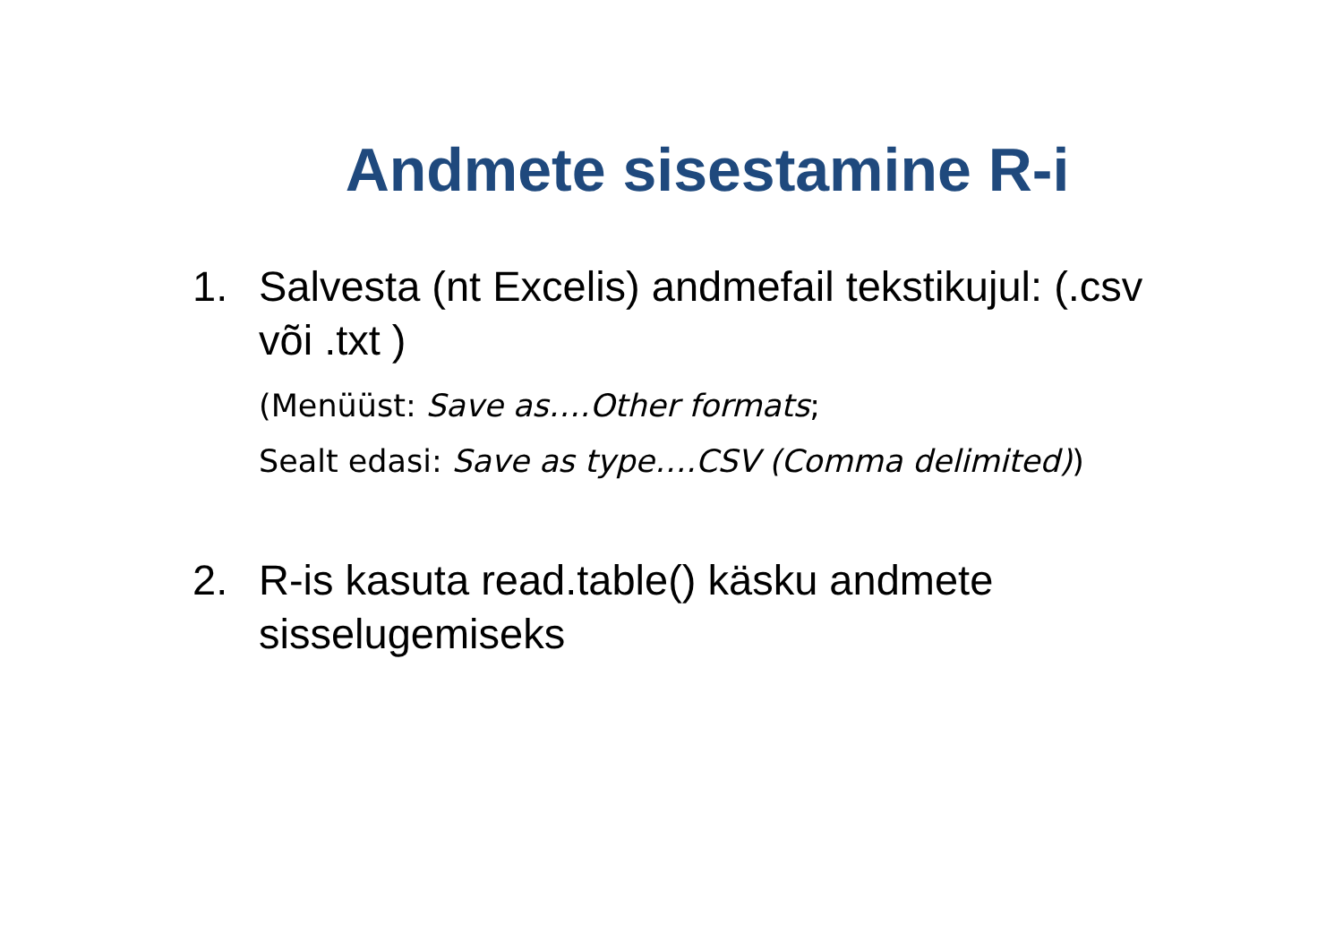Andmete sisestamine R-i
1. Salvesta (nt Excelis) andmefail tekstikujul: (.csv või .txt )
(Menüüst: Save as….Other formats;
Sealt edasi: Save as type….CSV (Comma delimited))
2. R-is kasuta read.table() käsku andmete sisselugemiseks